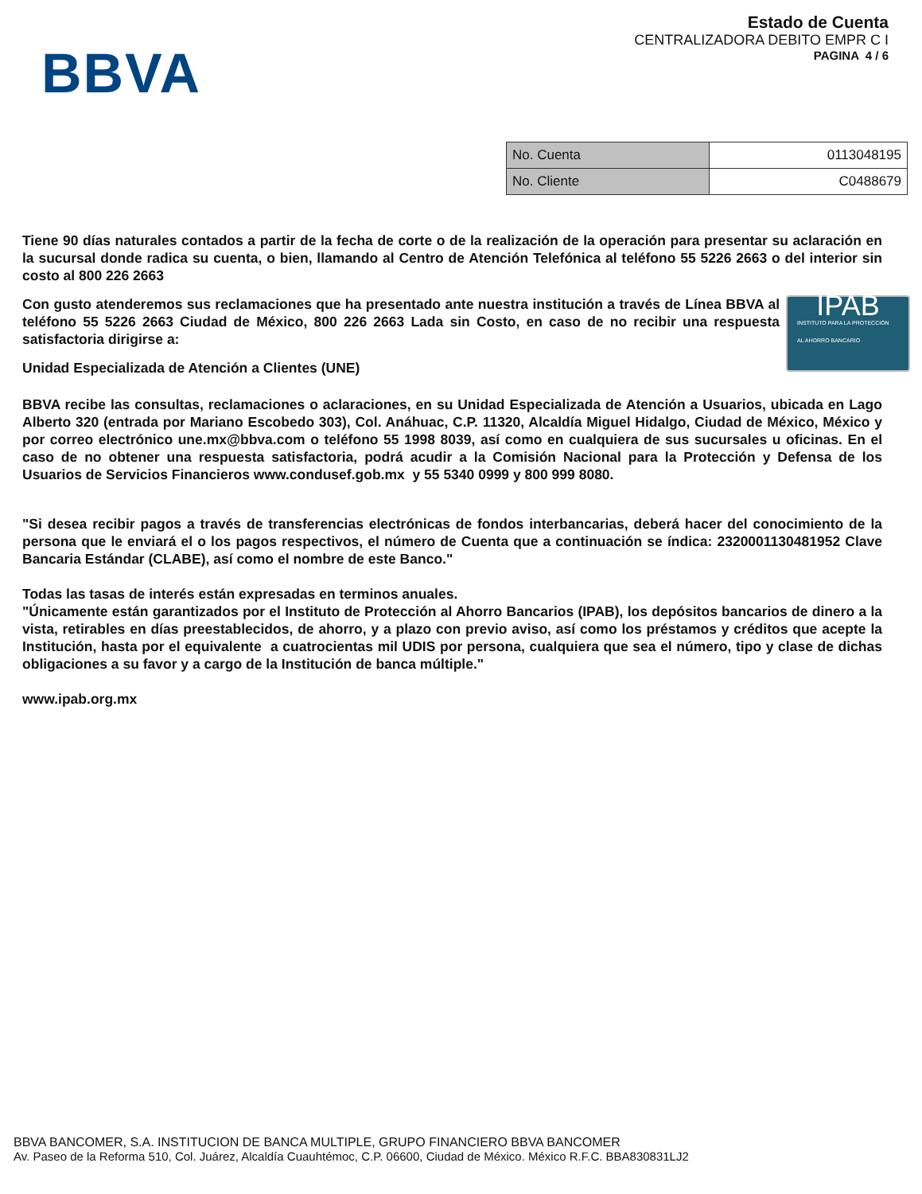BBVA
Estado de Cuenta
CENTRALIZADORA DEBITO EMPR C I
PAGINA 4 / 6
| No. Cuenta | 0113048195 |
| No. Cliente | C0488679 |
Tiene 90 días naturales contados a partir de la fecha de corte o de la realización de la operación para presentar su aclaración en la sucursal donde radica su cuenta, o bien, llamando al Centro de Atención Telefónica al teléfono 55 5226 2663 o del interior sin costo al 800 226 2663
IPAB
INSTITUTO PARA LA PROTECCIÓN
AL AHORRO BANCARIO
Con gusto atenderemos sus reclamaciones que ha presentado ante nuestra institución a través de Línea BBVA al teléfono 55 5226 2663 Ciudad de México, 800 226 2663 Lada sin Costo, en caso de no recibir una respuesta satisfactoria dirigirse a:
Unidad Especializada de Atención a Clientes (UNE)
BBVA recibe las consultas, reclamaciones o aclaraciones, en su Unidad Especializada de Atención a Usuarios, ubicada en Lago Alberto 320 (entrada por Mariano Escobedo 303), Col. Anáhuac, C.P. 11320, Alcaldía Miguel Hidalgo, Ciudad de México, México y por correo electrónico une.mx@bbva.com o teléfono 55 1998 8039, así como en cualquiera de sus sucursales u oficinas. En el caso de no obtener una respuesta satisfactoria, podrá acudir a la Comisión Nacional para la Protección y Defensa de los Usuarios de Servicios Financieros www.condusef.gob.mx y 55 5340 0999 y 800 999 8080.
"Si desea recibir pagos a través de transferencias electrónicas de fondos interbancarias, deberá hacer del conocimiento de la persona que le enviará el o los pagos respectivos, el número de Cuenta que a continuación se índica: 2320001130481952 Clave Bancaria Estándar (CLABE), así como el nombre de este Banco."
Todas las tasas de interés están expresadas en terminos anuales.
"Únicamente están garantizados por el Instituto de Protección al Ahorro Bancarios (IPAB), los depósitos bancarios de dinero a la vista, retirables en días preestablecidos, de ahorro, y a plazo con previo aviso, así como los préstamos y créditos que acepte la Institución, hasta por el equivalente a cuatrocientas mil UDIS por persona, cualquiera que sea el número, tipo y clase de dichas obligaciones a su favor y a cargo de la Institución de banca múltiple."
www.ipab.org.mx
BBVA BANCOMER, S.A. INSTITUCION DE BANCA MULTIPLE, GRUPO FINANCIERO BBVA BANCOMER
Av. Paseo de la Reforma 510, Col. Juárez, Alcaldía Cuauhtémoc, C.P. 06600, Ciudad de México. México R.F.C. BBA830831LJ2